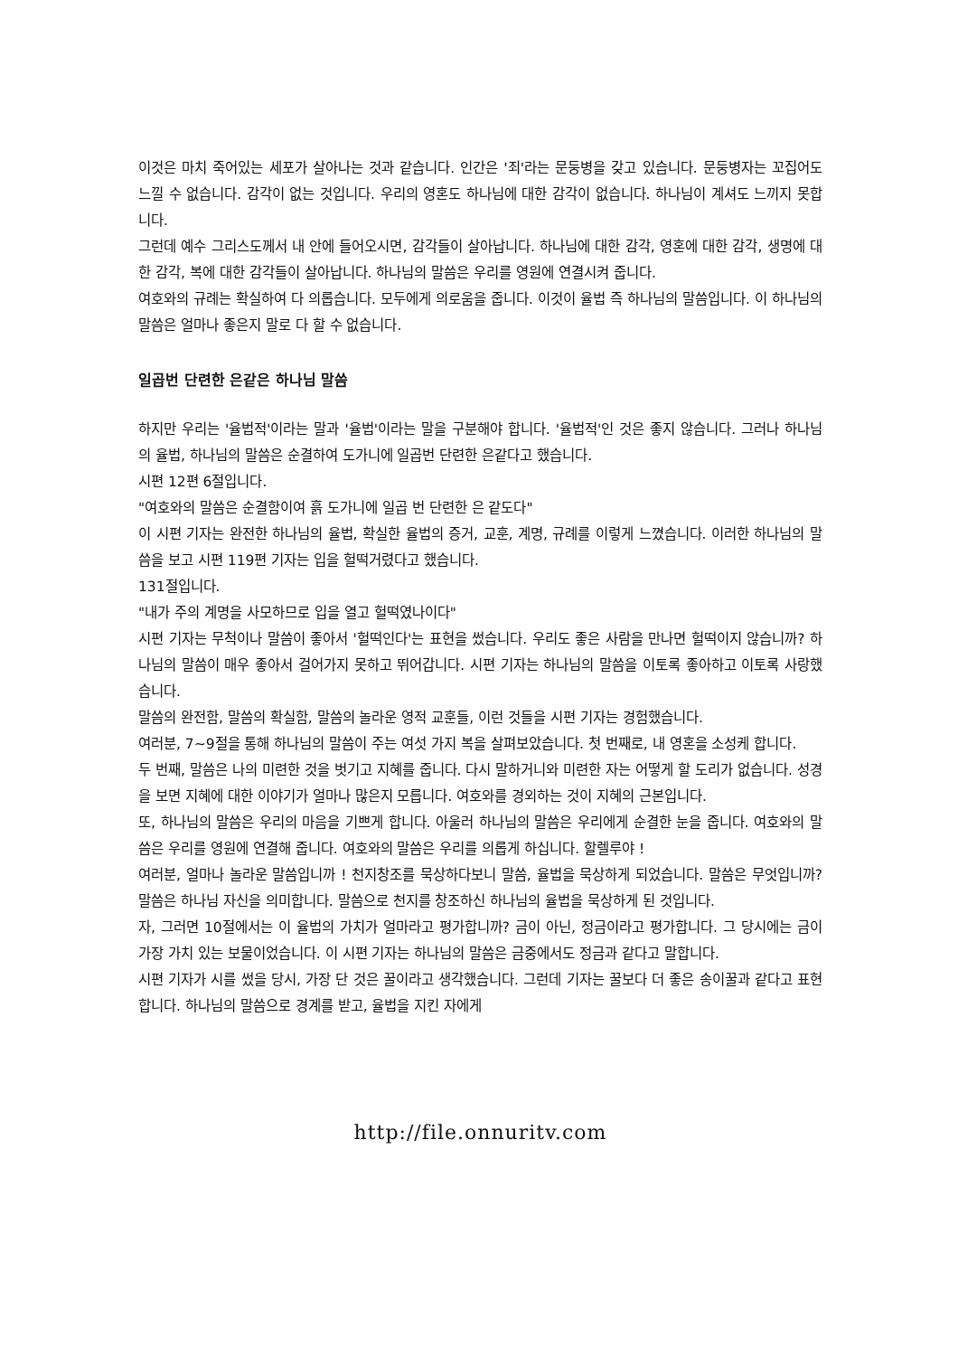이것은 마치 죽어있는 세포가 살아나는 것과 같습니다. 인간은 '죄'라는 문둥병을 갖고 있습니다. 문둥병자는 꼬집어도 느낄 수 없습니다. 감각이 없는 것입니다. 우리의 영혼도 하나님에 대한 감각이 없습니다. 하나님이 계셔도 느끼지 못합니다.
그런데 예수 그리스도께서 내 안에 들어오시면, 감각들이 살아납니다. 하나님에 대한 감각, 영혼에 대한 감각, 생명에 대한 감각, 복에 대한 감각들이 살아납니다. 하나님의 말씀은 우리를 영원에 연결시켜 줍니다.
여호와의 규례는 확실하여 다 의롭습니다. 모두에게 의로움을 줍니다. 이것이 율법 즉 하나님의 말씀입니다. 이 하나님의 말씀은 얼마나 좋은지 말로 다 할 수 없습니다.
일곱번 단련한 은같은 하나님 말씀
하지만 우리는 '율법적'이라는 말과 '율법'이라는 말을 구분해야 합니다. '율법적'인 것은 좋지 않습니다. 그러나 하나님의 율법, 하나님의 말씀은 순결하여 도가니에 일곱번 단련한 은같다고 했습니다.
시편 12편 6절입니다.
"여호와의 말씀은 순결함이여 흙 도가니에 일곱 번 단련한 은 같도다"
이 시편 기자는 완전한 하나님의 율법, 확실한 율법의 증거, 교훈, 계명, 규례를 이렇게 느꼈습니다. 이러한 하나님의 말씀을 보고 시편 119편 기자는 입을 헐떡거렸다고 했습니다.
131절입니다.
"내가 주의 계명을 사모하므로 입을 열고 헐떡였나이다"
시편 기자는 무척이나 말씀이 좋아서 '헐떡인다'는 표현을 썼습니다. 우리도 좋은 사람을 만나면 헐떡이지 않습니까? 하나님의 말씀이 매우 좋아서 걸어가지 못하고 뛰어갑니다. 시편 기자는 하나님의 말씀을 이토록 좋아하고 이토록 사랑했습니다.
말씀의 완전함, 말씀의 확실함, 말씀의 놀라운 영적 교훈들, 이런 것들을 시편 기자는 경험했습니다.
여러분, 7~9절을 통해 하나님의 말씀이 주는 여섯 가지 복을 살펴보았습니다. 첫 번째로, 내 영혼을 소성케 합니다.
두 번째, 말씀은 나의 미련한 것을 벗기고 지혜를 줍니다. 다시 말하거니와 미련한 자는 어떻게 할 도리가 없습니다. 성경을 보면 지혜에 대한 이야기가 얼마나 많은지 모릅니다. 여호와를 경외하는 것이 지혜의 근본입니다.
또, 하나님의 말씀은 우리의 마음을 기쁘게 합니다. 아울러 하나님의 말씀은 우리에게 순결한 눈을 줍니다. 여호와의 말씀은 우리를 영원에 연결해 줍니다. 여호와의 말씀은 우리를 의롭게 하십니다. 할렐루야 !
여러분, 얼마나 놀라운 말씀입니까 ! 천지창조를 묵상하다보니 말씀, 율법을 묵상하게 되었습니다. 말씀은 무엇입니까? 말씀은 하나님 자신을 의미합니다. 말씀으로 천지를 창조하신 하나님의 율법을 묵상하게 된 것입니다.
자, 그러면 10절에서는 이 율법의 가치가 얼마라고 평가합니까? 금이 아닌, 정금이라고 평가합니다. 그 당시에는 금이 가장 가치 있는 보물이었습니다. 이 시편 기자는 하나님의 말씀은 금중에서도 정금과 같다고 말합니다.
시편 기자가 시를 썼을 당시, 가장 단 것은 꿀이라고 생각했습니다. 그런데 기자는 꿀보다 더 좋은 송이꿀과 같다고 표현합니다. 하나님의 말씀으로 경계를 받고, 율법을 지킨 자에게
http://file.onnuritv.com